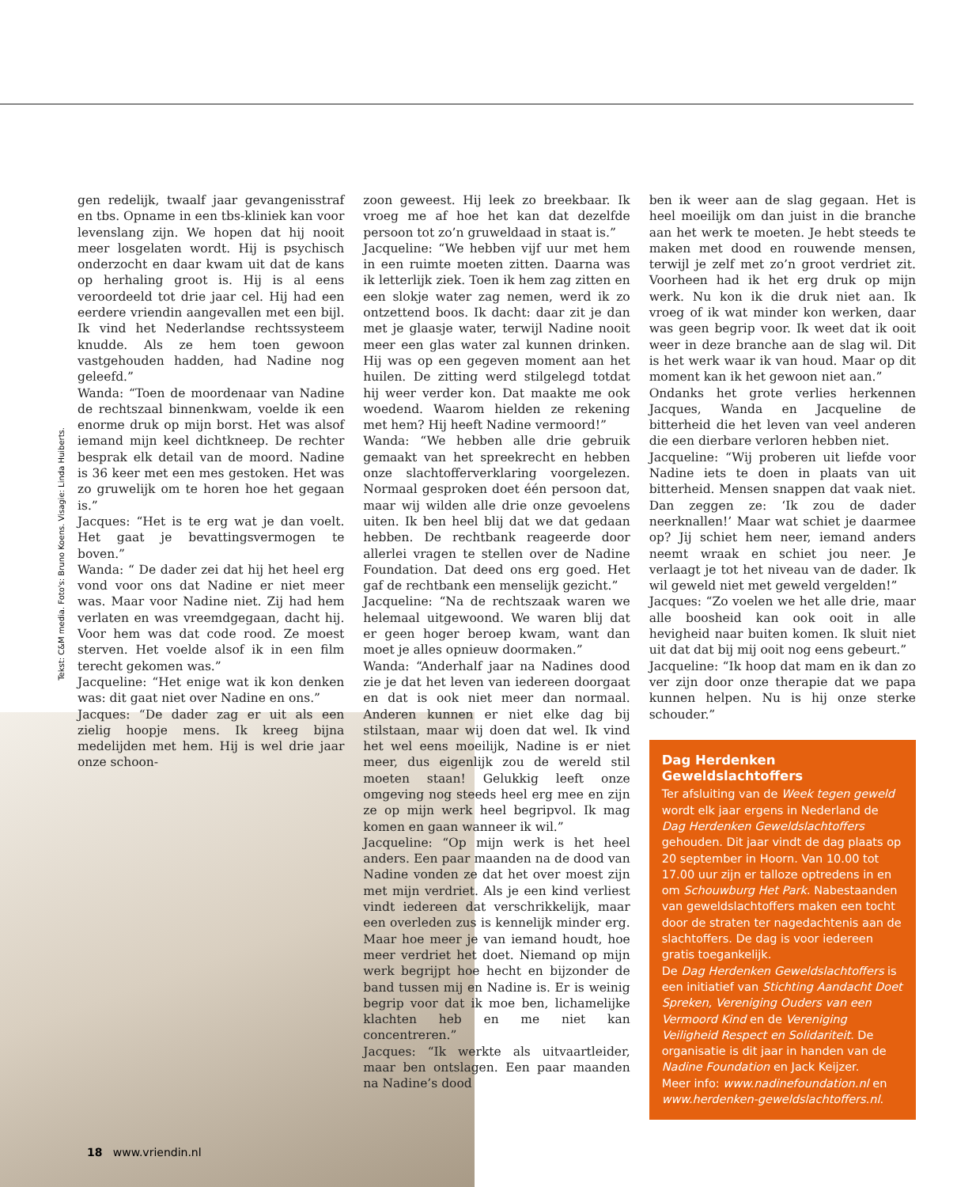Tekst: C&M media. Foto's: Bruno Koens. Visagie: Linda Huiberts.
gen redelijk, twaalf jaar gevangenisstraf en tbs. Opname in een tbs-kliniek kan voor levenslang zijn. We hopen dat hij nooit meer losgelaten wordt. Hij is psychisch onderzocht en daar kwam uit dat de kans op herhaling groot is. Hij is al eens veroordeeld tot drie jaar cel. Hij had een eerdere vriendin aangevallen met een bijl. Ik vind het Nederlandse rechtssysteem knudde. Als ze hem toen gewoon vastgehouden hadden, had Nadine nog geleefd.”
Wanda: “Toen de moordenaar van Nadine de rechtszaal binnenkwam, voelde ik een enorme druk op mijn borst. Het was alsof iemand mijn keel dichtkneep. De rechter besprak elk detail van de moord. Nadine is 36 keer met een mes gestoken. Het was zo gruwelijk om te horen hoe het gegaan is.”
Jacques: “Het is te erg wat je dan voelt. Het gaat je bevattingsvermogen te boven.”
Wanda: “ De dader zei dat hij het heel erg vond voor ons dat Nadine er niet meer was. Maar voor Nadine niet. Zij had hem verlaten en was vreemdgegaan, dacht hij. Voor hem was dat code rood. Ze moest sterven. Het voelde alsof ik in een film terecht gekomen was.”
Jacqueline: “Het enige wat ik kon denken was: dit gaat niet over Nadine en ons.”
Jacques: “De dader zag er uit als een zielig hoopje mens. Ik kreeg bijna medelijden met hem. Hij is wel drie jaar onze schoon-
zoon geweest. Hij leek zo breekbaar. Ik vroeg me af hoe het kan dat dezelfde persoon tot zo’n gruweldaad in staat is.”
Jacqueline: “We hebben vijf uur met hem in een ruimte moeten zitten. Daarna was ik letterlijk ziek. Toen ik hem zag zitten en een slokje water zag nemen, werd ik zo ontzettend boos. Ik dacht: daar zit je dan met je glaasje water, terwijl Nadine nooit meer een glas water zal kunnen drinken. Hij was op een gegeven moment aan het huilen. De zitting werd stilgelegd totdat hij weer verder kon. Dat maakte me ook woedend. Waarom hielden ze rekening met hem? Hij heeft Nadine vermoord!”
Wanda: “We hebben alle drie gebruik gemaakt van het spreekrecht en hebben onze slachtofferverklaring voorgelezen. Normaal gesproken doet één persoon dat, maar wij wilden alle drie onze gevoelens uiten. Ik ben heel blij dat we dat gedaan hebben. De rechtbank reageerde door allerlei vragen te stellen over de Nadine Foundation. Dat deed ons erg goed. Het gaf de rechtbank een menselijk gezicht.”
Jacqueline: “Na de rechtszaak waren we helemaal uitgewoond. We waren blij dat er geen hoger beroep kwam, want dan moet je alles opnieuw doormaken.”
Wanda: “Anderhalf jaar na Nadines dood zie je dat het leven van iedereen doorgaat en dat is ook niet meer dan normaal. Anderen kunnen er niet elke dag bij stilstaan, maar wij doen dat wel. Ik vind het wel eens moeilijk, Nadine is er niet meer, dus eigenlijk zou de wereld stil moeten staan! Gelukkig leeft onze omgeving nog steeds heel erg mee en zijn ze op mijn werk heel begripvol. Ik mag komen en gaan wanneer ik wil.”
Jacqueline: “Op mijn werk is het heel anders. Een paar maanden na de dood van Nadine vonden ze dat het over moest zijn met mijn verdriet. Als je een kind verliest vindt iedereen dat verschrikkelijk, maar een overleden zus is kennelijk minder erg. Maar hoe meer je van iemand houdt, hoe meer verdriet het doet. Niemand op mijn werk begrijpt hoe hecht en bijzonder de band tussen mij en Nadine is. Er is weinig begrip voor dat ik moe ben, lichamelijke klachten heb en me niet kan concentreren.”
Jacques: “Ik werkte als uitvaartleider, maar ben ontslagen. Een paar maanden na Nadine’s dood
ben ik weer aan de slag gegaan. Het is heel moeilijk om dan juist in die branche aan het werk te moeten. Je hebt steeds te maken met dood en rouwende mensen, terwijl je zelf met zo’n groot verdriet zit. Voorheen had ik het erg druk op mijn werk. Nu kon ik die druk niet aan. Ik vroeg of ik wat minder kon werken, daar was geen begrip voor. Ik weet dat ik ooit weer in deze branche aan de slag wil. Dit is het werk waar ik van houd. Maar op dit moment kan ik het gewoon niet aan.”
Ondanks het grote verlies herkennen Jacques, Wanda en Jacqueline de bitterheid die het leven van veel anderen die een dierbare verloren hebben niet.
Jacqueline: “Wij proberen uit liefde voor Nadine iets te doen in plaats van uit bitterheid. Mensen snappen dat vaak niet. Dan zeggen ze: ‘Ik zou de dader neerknallen!’ Maar wat schiet je daarmee op? Jij schiet hem neer, iemand anders neemt wraak en schiet jou neer. Je verlaagt je tot het niveau van de dader. Ik wil geweld niet met geweld vergelden!”
Jacques: “Zo voelen we het alle drie, maar alle boosheid kan ook ooit in alle hevigheid naar buiten komen. Ik sluit niet uit dat dat bij mij ooit nog eens gebeurt.”
Jacqueline: “Ik hoop dat mam en ik dan zo ver zijn door onze therapie dat we papa kunnen helpen. Nu is hij onze sterke schouder.”
Dag Herdenken Geweldslachtoffers
Ter afsluiting van de Week tegen geweld wordt elk jaar ergens in Nederland de Dag Herdenken Geweldslachtoffers gehouden. Dit jaar vindt de dag plaats op 20 september in Hoorn. Van 10.00 tot 17.00 uur zijn er talloze optredens in en om Schouwburg Het Park. Nabestaanden van geweldslachtoffers maken een tocht door de straten ter nagedachtenis aan de slachtoffers. De dag is voor iedereen gratis toegankelijk.
De Dag Herdenken Geweldslachtoffers is een initiatief van Stichting Aandacht Doet Spreken, Vereniging Ouders van een Vermoord Kind en de Vereniging Veiligheid Respect en Solidariteit. De organisatie is dit jaar in handen van de Nadine Foundation en Jack Keijzer.
Meer info: www.nadinefoundation.nl en www.herdenken-geweldslachtoffers.nl.
18 www.vriendin.nl